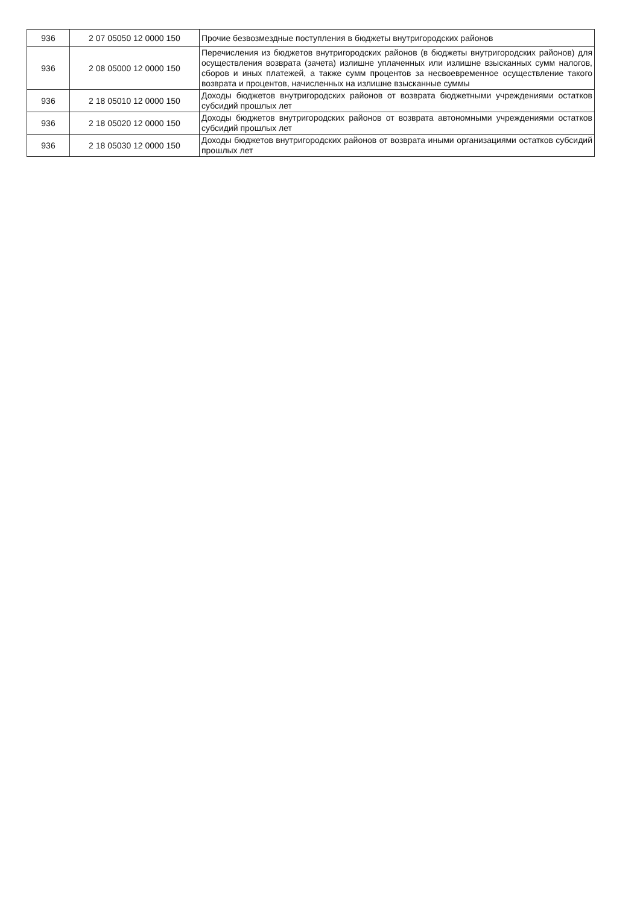| 936 | 2 07 05050 12 0000 150 | Прочие безвозмездные поступления в бюджеты внутригородских районов |
| 936 | 2 08 05000 12 0000 150 | Перечисления из бюджетов внутригородских районов (в бюджеты внутригородских районов) для осуществления возврата (зачета) излишне уплаченных или излишне взысканных сумм налогов, сборов и иных платежей, а также сумм процентов за несвоевременное осуществление такого возврата и процентов, начисленных на излишне взысканные суммы |
| 936 | 2 18 05010 12 0000 150 | Доходы бюджетов внутригородских районов от возврата бюджетными учреждениями остатков субсидий прошлых лет |
| 936 | 2 18 05020 12 0000 150 | Доходы бюджетов внутригородских районов от возврата автономными учреждениями остатков субсидий прошлых лет |
| 936 | 2 18 05030 12 0000 150 | Доходы бюджетов внутригородских районов от возврата иными организациями остатков субсидий прошлых лет |